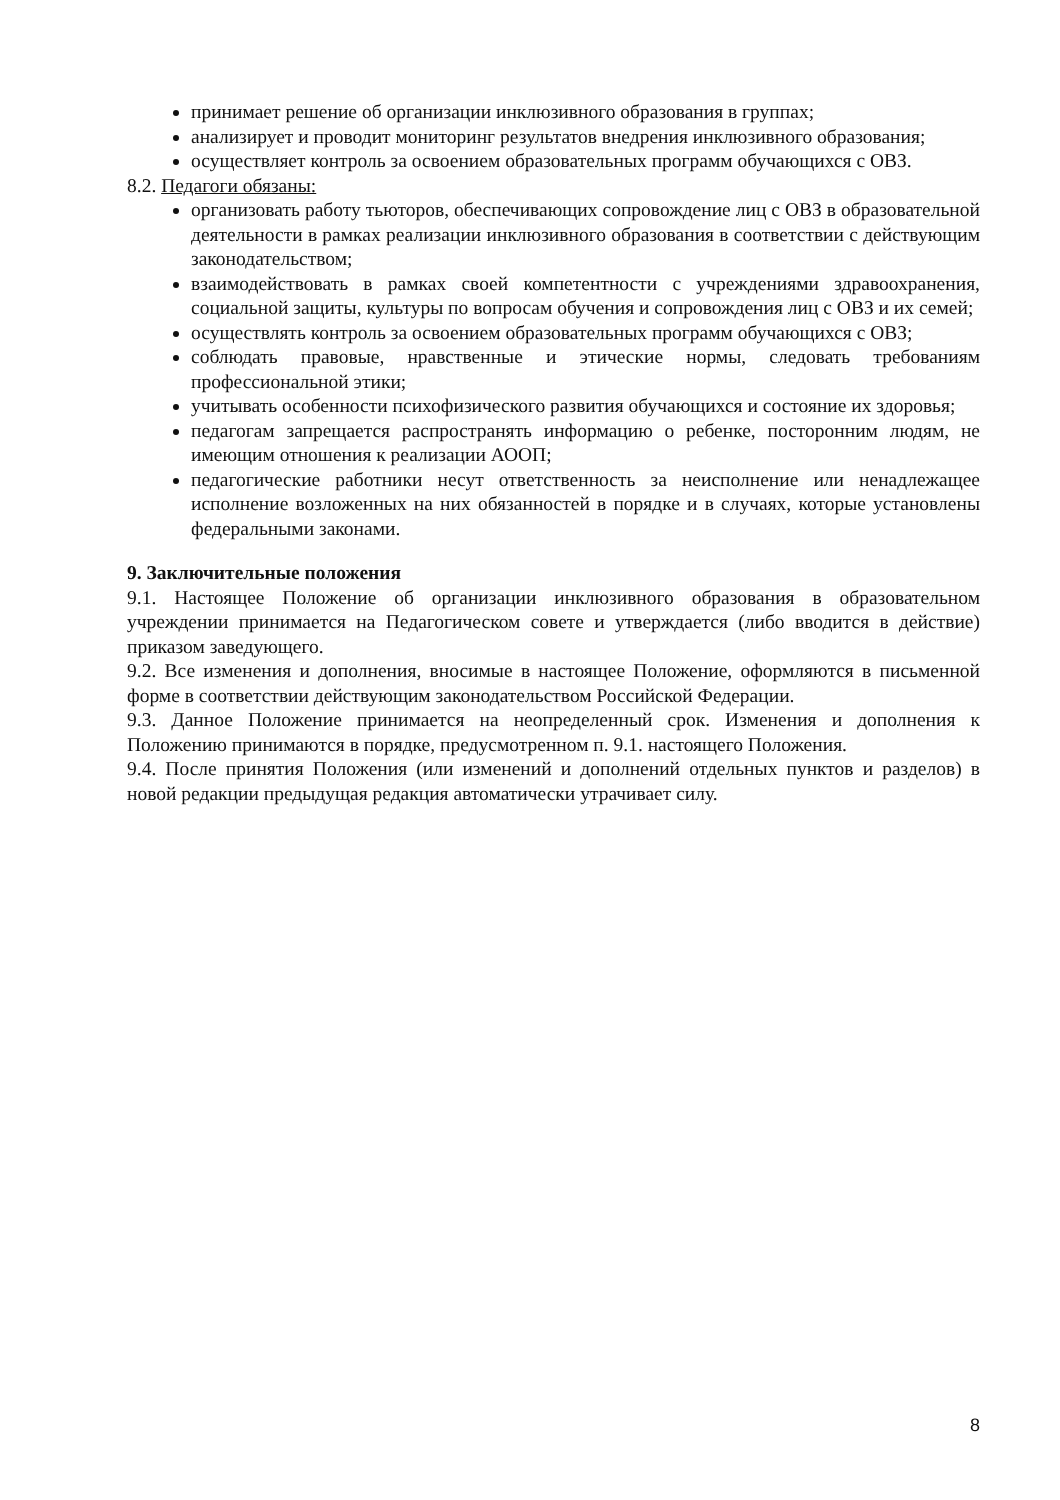принимает решение об организации инклюзивного образования в группах;
анализирует и проводит мониторинг результатов внедрения инклюзивного образования;
осуществляет контроль за освоением образовательных программ обучающихся с ОВЗ.
8.2. Педагоги обязаны:
организовать работу тьюторов, обеспечивающих сопровождение лиц с ОВЗ в образовательной деятельности в рамках реализации инклюзивного образования в соответствии с действующим законодательством;
взаимодействовать в рамках своей компетентности с учреждениями здравоохранения, социальной защиты, культуры по вопросам обучения и сопровождения лиц с ОВЗ и их семей;
осуществлять контроль за освоением образовательных программ обучающихся с ОВЗ;
соблюдать правовые, нравственные и этические нормы, следовать требованиям профессиональной этики;
учитывать особенности психофизического развития обучающихся и состояние их здоровья;
педагогам запрещается распространять информацию о ребенке, посторонним людям, не имеющим отношения к реализации АООП;
педагогические работники несут ответственность за неисполнение или ненадлежащее исполнение возложенных на них обязанностей в порядке и в случаях, которые установлены федеральными законами.
9. Заключительные положения
9.1. Настоящее Положение об организации инклюзивного образования в образовательном учреждении принимается на Педагогическом совете и утверждается (либо вводится в действие) приказом заведующего.
9.2. Все изменения и дополнения, вносимые в настоящее Положение, оформляются в письменной форме в соответствии действующим законодательством Российской Федерации.
9.3. Данное Положение принимается на неопределенный срок. Изменения и дополнения к Положению принимаются в порядке, предусмотренном п. 9.1. настоящего Положения.
9.4. После принятия Положения (или изменений и дополнений отдельных пунктов и разделов) в новой редакции предыдущая редакция автоматически утрачивает силу.
8